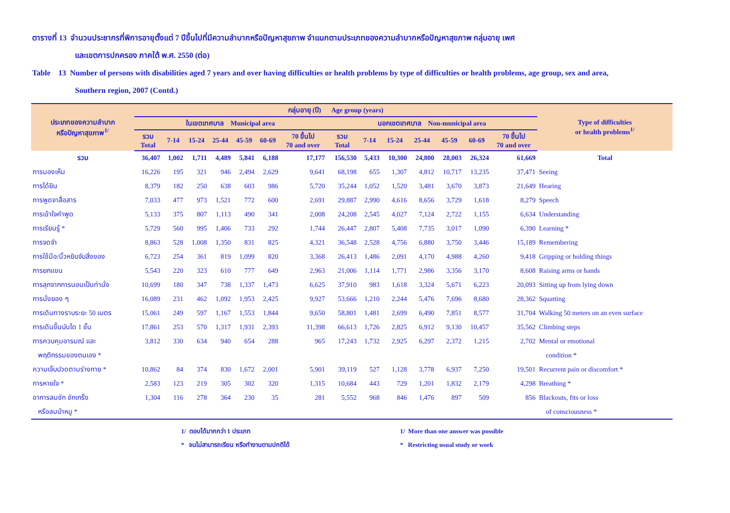ตารางที่ 13 จำนวนประชากรที่พิการอายุตั้งแต่ 7 ปีขึ้นไปที่มีความลำบากหรือปัญหาสุขภาพ จำแนกตามประเภทของความลำบากหรือปัญหาสุขภาพ กลุ่มอายุ เพศ
และเขตการปกครอง ภาคใต้ พ.ศ. 2550 (ต่อ)
Table 13 Number of persons with disabilities aged 7 years and over having difficulties or health problems by type of difficulties or health problems, age group, sex and area,
Southern region, 2007 (Contd.)
| ประเภทของความลำบาก หรือปัญหาสุขภาพ<sup>1/</sup> | กลุ่มอายุ (ปี) Age group (years) | | | | | | | | | | | | | | Type of difficulties or health problems<sup>1/</sup> |
| --- | --- | --- | --- | --- | --- | --- | --- | --- | --- | --- | --- | --- | --- | --- | --- |
| | ในเขตเทศบาล Municipal area | | | | | | | นอกเขตเทศบาล Non-municipal area | | | | | | | |
| | รวม Total | 7-14 | 15-24 | 25-44 | 45-59 | 60-69 | 70 ขึ้นไป 70 and over | รวม Total | 7-14 | 15-24 | 25-44 | 45-59 | 60-69 | 70 ขึ้นไป 70 and over | |
| รวม | 36,407 | 1,002 | 1,711 | 4,489 | 5,841 | 6,188 | 17,177 | 156,530 | 5,433 | 10,300 | 24,800 | 28,003 | 26,324 | 61,669 | Total |
| การมองเห็น | 16,226 | 195 | 321 | 946 | 2,494 | 2,629 | 9,641 | 68,198 | 655 | 1,307 | 4,812 | 10,717 | 13,235 | 37,471 | Seeing |
| การได้ยิน | 8,379 | 182 | 250 | 638 | 603 | 986 | 5,720 | 35,244 | 1,052 | 1,520 | 3,481 | 3,670 | 3,873 | 21,649 | Hearing |
| การพูดจาสื่อสาร | 7,033 | 477 | 973 | 1,521 | 772 | 600 | 2,691 | 29,887 | 2,990 | 4,616 | 8,656 | 3,729 | 1,618 | 8,279 | Speech |
| การเข้าใจคำพูด | 5,133 | 375 | 807 | 1,113 | 490 | 341 | 2,008 | 24,208 | 2,545 | 4,027 | 7,124 | 2,722 | 1,155 | 6,634 | Understanding |
| การเรียนรู้ * | 5,729 | 560 | 995 | 1,406 | 733 | 292 | 1,744 | 26,447 | 2,807 | 5,408 | 7,735 | 3,017 | 1,090 | 6,390 | Learning * |
| การจดจำ | 8,863 | 528 | 1,008 | 1,350 | 831 | 825 | 4,321 | 36,548 | 2,528 | 4,756 | 6,880 | 3,750 | 3,446 | 15,189 | Remembering |
| การใช้มือ/นิ้วหยิบจับสิ่งของ | 6,723 | 254 | 361 | 819 | 1,099 | 820 | 3,368 | 26,413 | 1,486 | 2,091 | 4,170 | 4,988 | 4,260 | 9,418 | Gripping or holding things |
| การยกแขน | 5,543 | 220 | 323 | 610 | 777 | 649 | 2,963 | 21,006 | 1,114 | 1,771 | 2,986 | 3,356 | 3,170 | 8,608 | Raising arms or hands |
| การลุกจากการนอนเป็นท่านั่ง | 10,699 | 180 | 347 | 738 | 1,337 | 1,473 | 6,625 | 37,910 | 983 | 1,618 | 3,324 | 5,671 | 6,223 | 20,093 | Sitting up from lying down |
| การนั่งยอง ๆ | 16,089 | 231 | 462 | 1,092 | 1,953 | 2,425 | 9,927 | 53,666 | 1,210 | 2,244 | 5,476 | 7,696 | 8,680 | 28,362 | Squatting |
| การเดินทางราบระยะ 50 เมตร | 15,061 | 249 | 597 | 1,167 | 1,553 | 1,844 | 9,650 | 58,801 | 1,481 | 2,699 | 6,490 | 7,851 | 8,577 | 31,704 | Walking 50 meters on an even surface |
| การเดินขึ้นบันได 1 ชั้น | 17,861 | 253 | 570 | 1,317 | 1,931 | 2,393 | 11,398 | 66,613 | 1,726 | 2,825 | 6,912 | 9,130 | 10,457 | 35,562 | Climbing steps |
| การควบคุมอารมณ์ และ | 3,812 | 330 | 634 | 940 | 654 | 288 | 965 | 17,243 | 1,732 | 2,925 | 6,297 | 2,372 | 1,215 | 2,702 | Mental or emotional |
| พฤติกรรมของตนเอง * | | | | | | | | | | | | | | | condition * |
| ความเจ็บปวดตามร่างกาย * | 10,862 | 84 | 374 | 830 | 1,672 | 2,001 | 5,901 | 39,119 | 527 | 1,128 | 3,778 | 6,937 | 7,250 | 19,501 | Recurrent pain or discomfort * |
| การหายใจ * | 2,583 | 123 | 219 | 305 | 302 | 320 | 1,315 | 10,684 | 443 | 729 | 1,201 | 1,832 | 2,179 | 4,298 | Breathing * |
| อาการลมชัก ชักเกร็ง | 1,304 | 116 | 278 | 364 | 230 | 35 | 281 | 5,552 | 968 | 846 | 1,476 | 897 | 509 | 856 | Blackouts, fits or loss |
| หรือลมบ้าหมู * | | | | | | | | | | | | | | | of consciousness * |
1/ ตอบได้มากกว่า 1 ประเภท
* จนไม่สามารถเรียน หรือทำงานตามปกติได้
1/ More than one answer was possible
* Restricting usual study or work